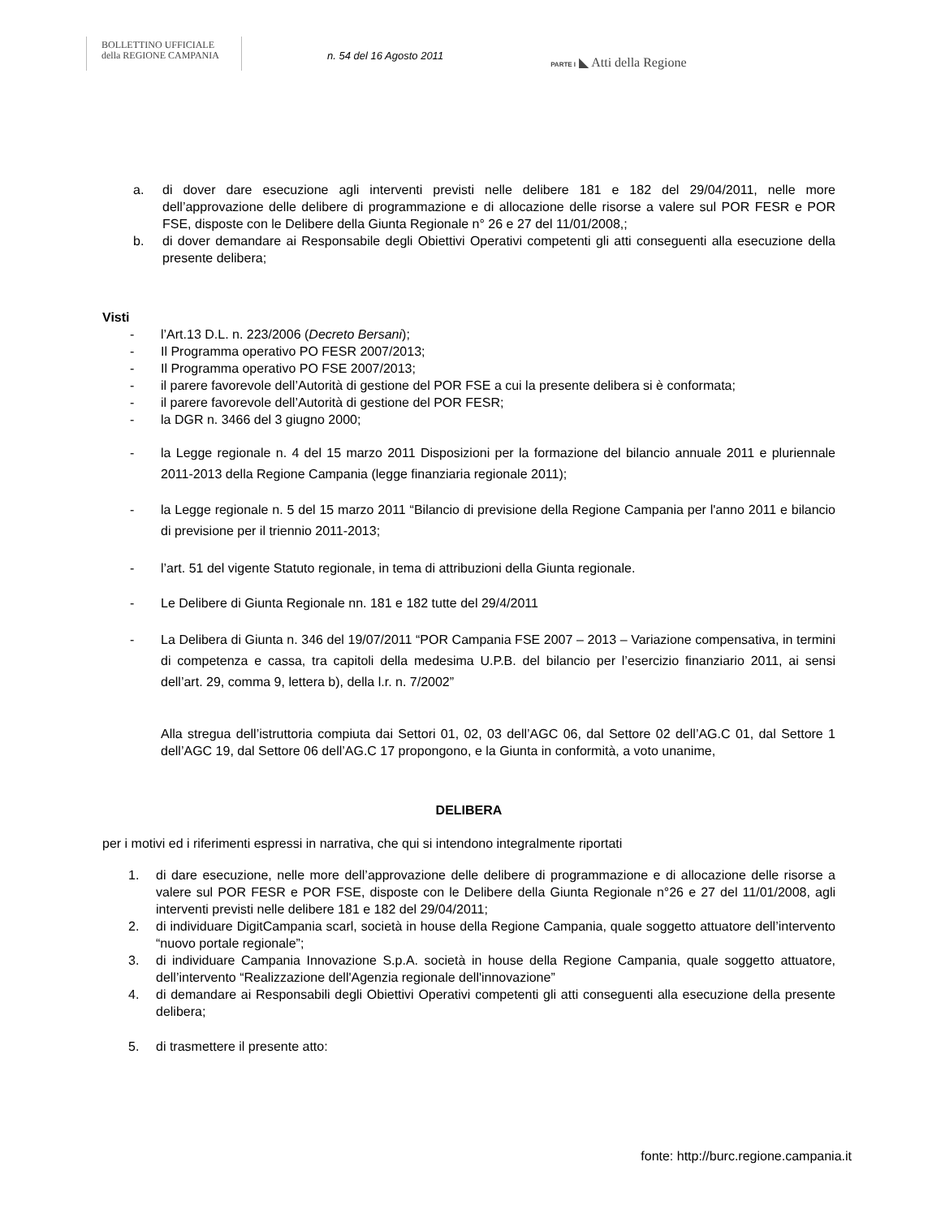BOLLETTINO UFFICIALE
della REGIONE CAMPANIA
n. 54 del 16 Agosto 2011
PARTE I ◣ Atti della Regione
a. di dover dare esecuzione agli interventi previsti nelle delibere 181 e 182 del 29/04/2011, nelle more dell’approvazione delle delibere di programmazione e di allocazione delle risorse a valere sul POR FESR e POR FSE, disposte con le Delibere della Giunta Regionale n° 26 e 27 del 11/01/2008,;
b. di dover demandare ai Responsabile degli Obiettivi Operativi competenti gli atti conseguenti alla esecuzione della presente delibera;
Visti
- l’Art.13 D.L. n. 223/2006 (Decreto Bersani);
- Il Programma operativo PO FESR 2007/2013;
- Il Programma operativo PO FSE 2007/2013;
- il parere favorevole dell’Autorità di gestione del POR FSE a cui la presente delibera si è conformata;
- il parere favorevole dell’Autorità di gestione del POR FESR;
- la DGR n. 3466 del 3 giugno 2000;
- la Legge regionale n. 4 del 15 marzo 2011 Disposizioni per la formazione del bilancio annuale 2011 e pluriennale 2011-2013 della Regione Campania (legge finanziaria regionale 2011);
- la Legge regionale n. 5 del 15 marzo 2011 “Bilancio di previsione della Regione Campania per l'anno 2011 e bilancio di previsione per il triennio 2011-2013;
- l’art. 51 del vigente Statuto regionale, in tema di attribuzioni della Giunta regionale.
- Le Delibere di Giunta Regionale nn. 181 e 182 tutte del 29/4/2011
- La Delibera di Giunta n. 346 del 19/07/2011 “POR Campania FSE 2007 – 2013 – Variazione compensativa, in termini di competenza e cassa, tra capitoli della medesima U.P.B. del bilancio per l’esercizio finanziario 2011, ai sensi dell’art. 29, comma 9, lettera b), della l.r. n. 7/2002”
Alla stregua dell’istruttoria compiuta dai Settori 01, 02, 03 dell’AGC 06, dal Settore 02 dell’AG.C 01, dal Settore 1 dell’AGC 19, dal Settore 06 dell’AG.C 17 propongono, e la Giunta in conformità, a voto unanime,
DELIBERA
per i motivi ed i riferimenti espressi in narrativa, che qui si intendono integralmente riportati
1. di dare esecuzione, nelle more dell’approvazione delle delibere di programmazione e di allocazione delle risorse a valere sul POR FESR e POR FSE, disposte con le Delibere della Giunta Regionale n°26 e 27 del 11/01/2008, agli interventi previsti nelle delibere 181 e 182 del 29/04/2011;
2. di individuare DigitCampania scarl, società in house della Regione Campania, quale soggetto attuatore dell’intervento “nuovo portale regionale”;
3. di individuare Campania Innovazione S.p.A. società in house della Regione Campania, quale soggetto attuatore, dell’intervento “Realizzazione dell'Agenzia regionale dell'innovazione”
4. di demandare ai Responsabili degli Obiettivi Operativi competenti gli atti conseguenti alla esecuzione della presente delibera;
5. di trasmettere il presente atto:
fonte: http://burc.regione.campania.it